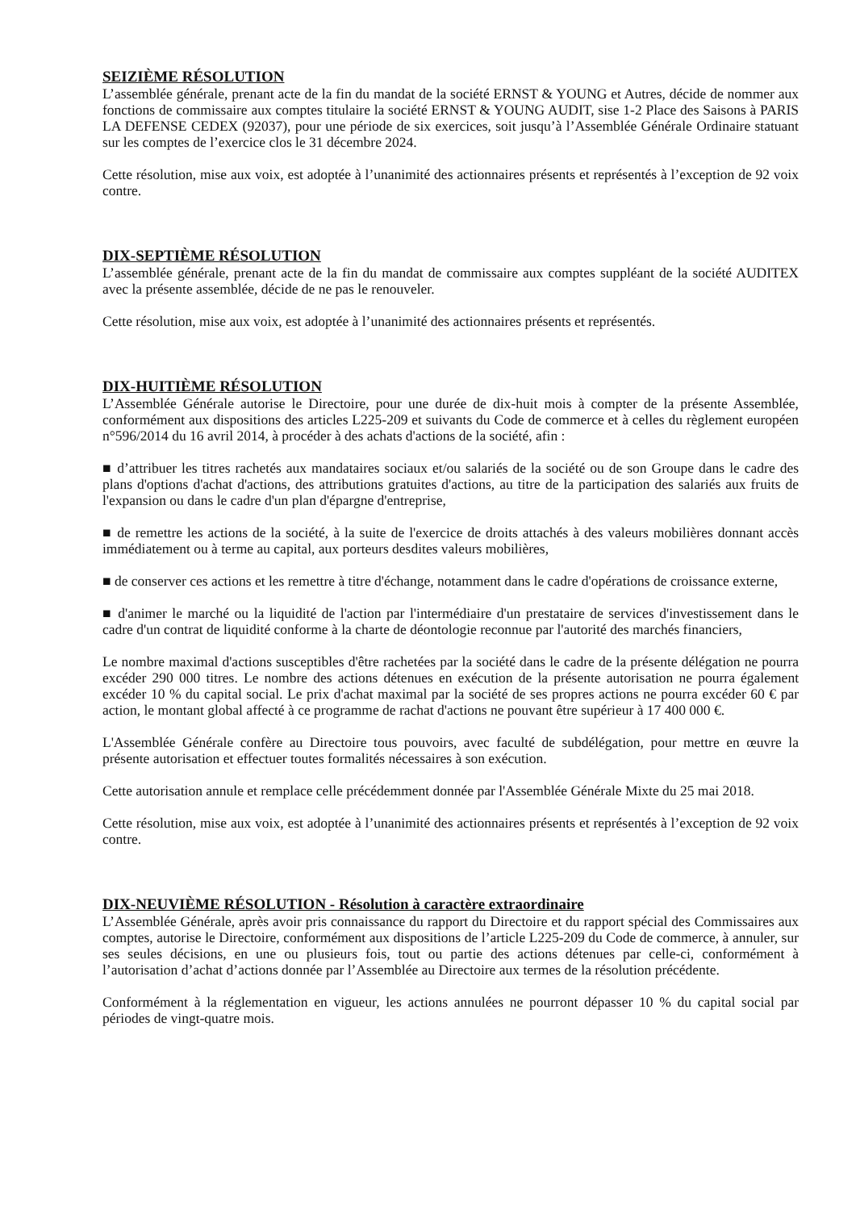SEIZIÈME RÉSOLUTION
L’assemblée générale, prenant acte de la fin du mandat de la société ERNST & YOUNG et Autres, décide de nommer aux fonctions de commissaire aux comptes titulaire la société ERNST & YOUNG AUDIT, sise 1-2 Place des Saisons à PARIS LA DEFENSE CEDEX (92037), pour une période de six exercices, soit jusqu’à l’Assemblée Générale Ordinaire statuant sur les comptes de l’exercice clos le 31 décembre 2024.
Cette résolution, mise aux voix, est adoptée à l’unanimité des actionnaires présents et représentés à l’exception de 92 voix contre.
DIX-SEPTIÈME RÉSOLUTION
L’assemblée générale, prenant acte de la fin du mandat de commissaire aux comptes suppléant de la société AUDITEX avec la présente assemblée, décide de ne pas le renouveler.
Cette résolution, mise aux voix, est adoptée à l’unanimité des actionnaires présents et représentés.
DIX-HUITIÈME RÉSOLUTION
L’Assemblée Générale autorise le Directoire, pour une durée de dix-huit mois à compter de la présente Assemblée, conformément aux dispositions des articles L225-209 et suivants du Code de commerce et à celles du règlement européen n°596/2014 du 16 avril 2014, à procéder à des achats d'actions de la société, afin :
■ d’attribuer les titres rachetés aux mandataires sociaux et/ou salariés de la société ou de son Groupe dans le cadre des plans d'options d'achat d'actions, des attributions gratuites d'actions, au titre de la participation des salariés aux fruits de l'expansion ou dans le cadre d'un plan d'épargne d'entreprise,
■ de remettre les actions de la société, à la suite de l'exercice de droits attachés à des valeurs mobilières donnant accès immédiatement ou à terme au capital, aux porteurs desdites valeurs mobilières,
■ de conserver ces actions et les remettre à titre d'échange, notamment dans le cadre d'opérations de croissance externe,
■ d'animer le marché ou la liquidité de l'action par l'intermédiaire d'un prestataire de services d'investissement dans le cadre d'un contrat de liquidité conforme à la charte de déontologie reconnue par l'autorité des marchés financiers,
Le nombre maximal d'actions susceptibles d'être rachetées par la société dans le cadre de la présente délégation ne pourra excéder 290 000 titres. Le nombre des actions détenues en exécution de la présente autorisation ne pourra également excéder 10 % du capital social. Le prix d'achat maximal par la société de ses propres actions ne pourra excéder 60 € par action, le montant global affecté à ce programme de rachat d'actions ne pouvant être supérieur à 17 400 000 €.
L'Assemblée Générale confère au Directoire tous pouvoirs, avec faculté de subdélégation, pour mettre en œuvre la présente autorisation et effectuer toutes formalités nécessaires à son exécution.
Cette autorisation annule et remplace celle précédemment donnée par l'Assemblée Générale Mixte du 25 mai 2018.
Cette résolution, mise aux voix, est adoptée à l’unanimité des actionnaires présents et représentés à l’exception de 92 voix contre.
DIX-NEUVIÈME RÉSOLUTION - Résolution à caractère extraordinaire
L’Assemblée Générale, après avoir pris connaissance du rapport du Directoire et du rapport spécial des Commissaires aux comptes, autorise le Directoire, conformément aux dispositions de l’article L225-209 du Code de commerce, à annuler, sur ses seules décisions, en une ou plusieurs fois, tout ou partie des actions détenues par celle-ci, conformément à l’autorisation d’achat d’actions donnée par l’Assemblée au Directoire aux termes de la résolution précédente.
Conformément à la réglementation en vigueur, les actions annulées ne pourront dépasser 10 % du capital social par périodes de vingt-quatre mois.